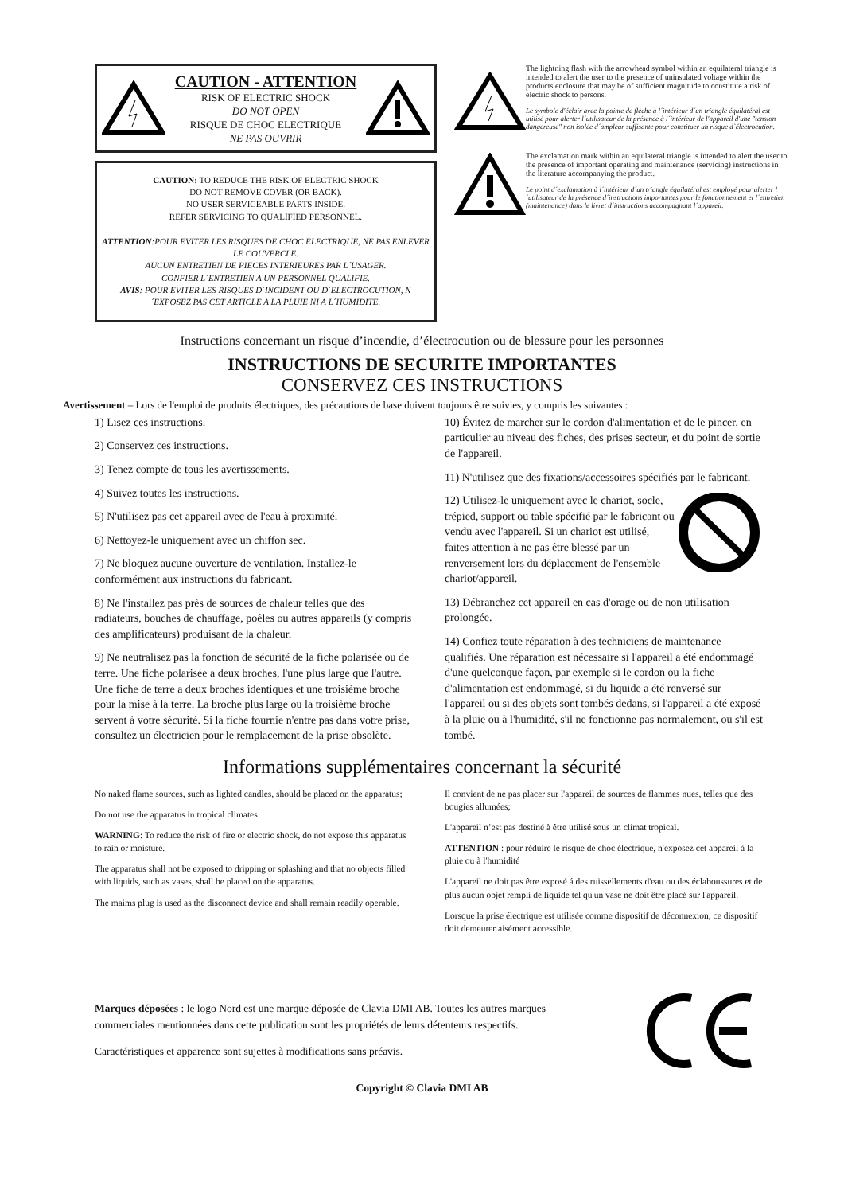CAUTION - ATTENTION
RISK OF ELECTRIC SHOCK
DO NOT OPEN
RISQUE DE CHOC ELECTRIQUE
NE PAS OUVRIR
CAUTION: TO REDUCE THE RISK OF ELECTRIC SHOCK
DO NOT REMOVE COVER (OR BACK).
NO USER SERVICEABLE PARTS INSIDE.
REFER SERVICING TO QUALIFIED PERSONNEL.
ATTENTION:POUR EVITER LES RISQUES DE CHOC ELECTRIQUE, NE PAS ENLEVER LE COUVERCLE.
AUCUN ENTRETIEN DE PIECES INTERIEURES PAR L´USAGER.
CONFIER L´ENTRETIEN A UN PERSONNEL QUALIFIE.
AVIS: POUR EVITER LES RISQUES D´INCIDENT OU D´ELECTROCUTION, N´EXPOSEZ PAS CET ARTICLE A LA PLUIE NI A L´HUMIDITE.
The lightning flash with the arrowhead symbol within an equilateral triangle is intended to alert the user to the presence of uninsulated voltage within the products enclosure that may be of sufficient magnitude to constitute a risk of electric shock to persons.
Le symbole d'éclair avec la pointe de flèche à l´intérieur d´un triangle équilatéral est utilisé pour alerter l´utilisateur de la présence à l´intérieur de l'appareil d'une "tension dangereuse" non isolée d´ampleur suffisante pour constituer un risque d`électrocution.
The exclamation mark within an equilateral triangle is intended to alert the user to the presence of important operating and maintenance (servicing) instructions in the literature accompanying the product.
Le point d´exclamation à l´intérieur d´un triangle équilatéral est employé pour alerter l´utilisateur de la présence d´instructions importantes pour le fonctionnement et l´entretien (maintenance) dans le livret d´instructions accompagnant l´appareil.
Instructions concernant un risque d’incendie, d’électrocution ou de blessure pour les personnes
INSTRUCTIONS DE SECURITE IMPORTANTES
CONSERVEZ CES INSTRUCTIONS
Avertissement – Lors de l'emploi de produits électriques, des précautions de base doivent toujours être suivies, y compris les suivantes :
1) Lisez ces instructions.
2) Conservez ces instructions.
3) Tenez compte de tous les avertissements.
4) Suivez toutes les instructions.
5) N'utilisez pas cet appareil avec de l'eau à proximité.
6) Nettoyez-le uniquement avec un chiffon sec.
7) Ne bloquez aucune ouverture de ventilation. Installez-le conformément aux instructions du fabricant.
8) Ne l'installez pas près de sources de chaleur telles que des radiateurs, bouches de chauffage, poêles ou autres appareils (y compris des amplificateurs) produisant de la chaleur.
9) Ne neutralisez pas la fonction de sécurité de la fiche polarisée ou de terre. Une fiche polarisée a deux broches, l'une plus large que l'autre. Une fiche de terre a deux broches identiques et une troisième broche pour la mise à la terre. La broche plus large ou la troisième broche servent à votre sécurité. Si la fiche fournie n'entre pas dans votre prise, consultez un électricien pour le remplacement de la prise obsolète.
10) Évitez de marcher sur le cordon d'alimentation et de le pincer, en particulier au niveau des fiches, des prises secteur, et du point de sortie de l'appareil.
11) N'utilisez que des fixations/accessoires spécifiés par le fabricant.
12) Utilisez-le uniquement avec le chariot, socle, trépied, support ou table spécifié par le fabricant ou vendu avec l'appareil. Si un chariot est utilisé, faites attention à ne pas être blessé par un renversement lors du déplacement de l'ensemble chariot/appareil.
13) Débranchez cet appareil en cas d'orage ou de non utilisation prolongée.
14) Confiez toute réparation à des techniciens de maintenance qualifiés. Une réparation est nécessaire si l'appareil a été endommagé d'une quelconque façon, par exemple si le cordon ou la fiche d'alimentation est endommagé, si du liquide a été renversé sur l'appareil ou si des objets sont tombés dedans, si l'appareil a été exposé à la pluie ou à l'humidité, s'il ne fonctionne pas normalement, ou s'il est tombé.
Informations supplémentaires concernant la sécurité
No naked flame sources, such as lighted candles, should be placed on the apparatus;
Do not use the apparatus in tropical climates.
WARNING: To reduce the risk of fire or electric shock, do not expose this apparatus to rain or moisture.
The apparatus shall not be exposed to dripping or splashing and that no objects filled with liquids, such as vases, shall be placed on the apparatus.
The maims plug is used as the disconnect device and shall remain readily operable.
Il convient de ne pas placer sur l'appareil de sources de flammes nues, telles que des bougies allumées;
L'appareil n’est pas destiné à être utilisé sous un climat tropical.
ATTENTION : pour réduire le risque de choc électrique, n'exposez cet appareil à la pluie ou à l'humidité
L'appareil ne doit pas être exposé á des ruissellements d'eau ou des éclaboussures et de plus aucun objet rempli de liquide tel qu'un vase ne doit être placé sur l'appareil.
Lorsque la prise électrique est utilisée comme dispositif de déconnexion, ce dispositif doit demeurer aisément accessible.
Marques déposées : le logo Nord est une marque déposée de Clavia DMI AB. Toutes les autres marques commerciales mentionnées dans cette publication sont les propriétés de leurs détenteurs respectifs.
Caractéristiques et apparence sont sujettes à modifications sans préavis.
Copyright © Clavia DMI AB